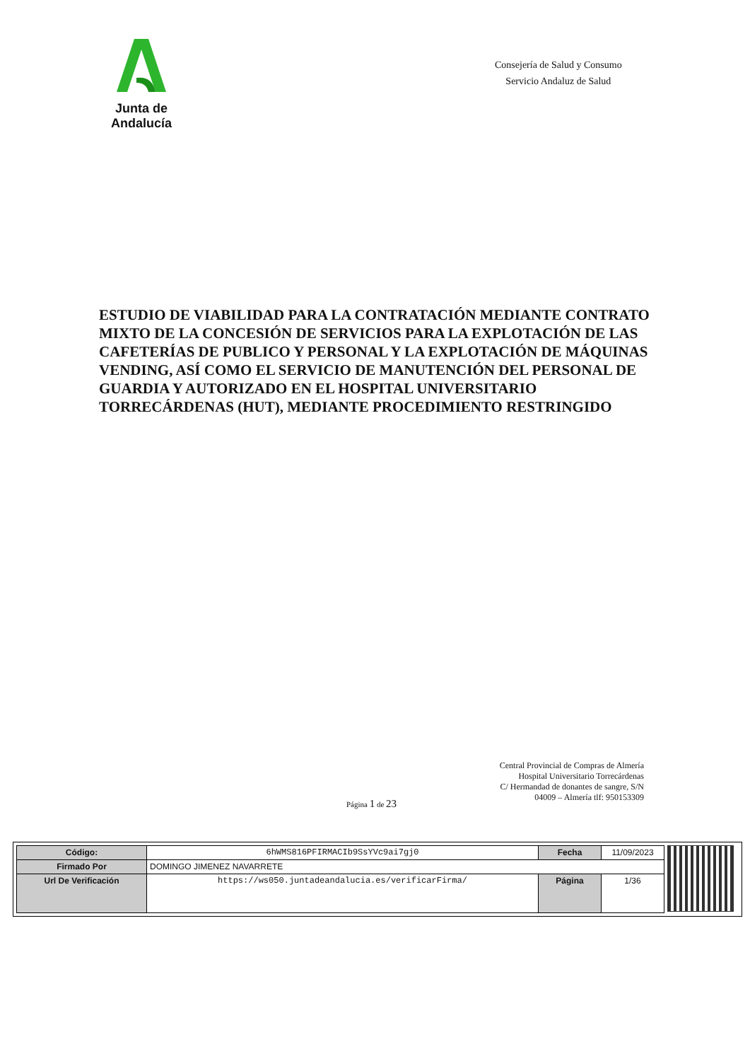Junta de Andalucía
Consejería de Salud y Consumo
Servicio Andaluz de Salud
ESTUDIO DE VIABILIDAD PARA LA CONTRATACIÓN MEDIANTE CONTRATO MIXTO DE LA CONCESIÓN DE SERVICIOS PARA LA EXPLOTACIÓN DE LAS CAFETERÍAS DE PUBLICO Y PERSONAL Y LA EXPLOTACIÓN DE MÁQUINAS VENDING, ASÍ COMO EL SERVICIO DE MANUTENCIÓN DEL PERSONAL DE GUARDIA Y AUTORIZADO EN EL HOSPITAL UNIVERSITARIO TORRECÁRDENAS (HUT), MEDIANTE PROCEDIMIENTO RESTRINGIDO
Central Provincial de Compras de Almería
Hospital Universitario Torrecárdenas
C/ Hermandad de donantes de sangre, S/N
04009 – Almería tlf: 950153309
Página 1 de 23
| Código: | 6hWMS816PFIRMACIb9SsYVc9ai7gj0 | Fecha | 11/09/2023 |
| Firmado Por | DOMINGO JIMENEZ NAVARRETE | | |
| Url De Verificación | https://ws050.juntadeandalucia.es/verificarFirma/ | Página | 1/36 |